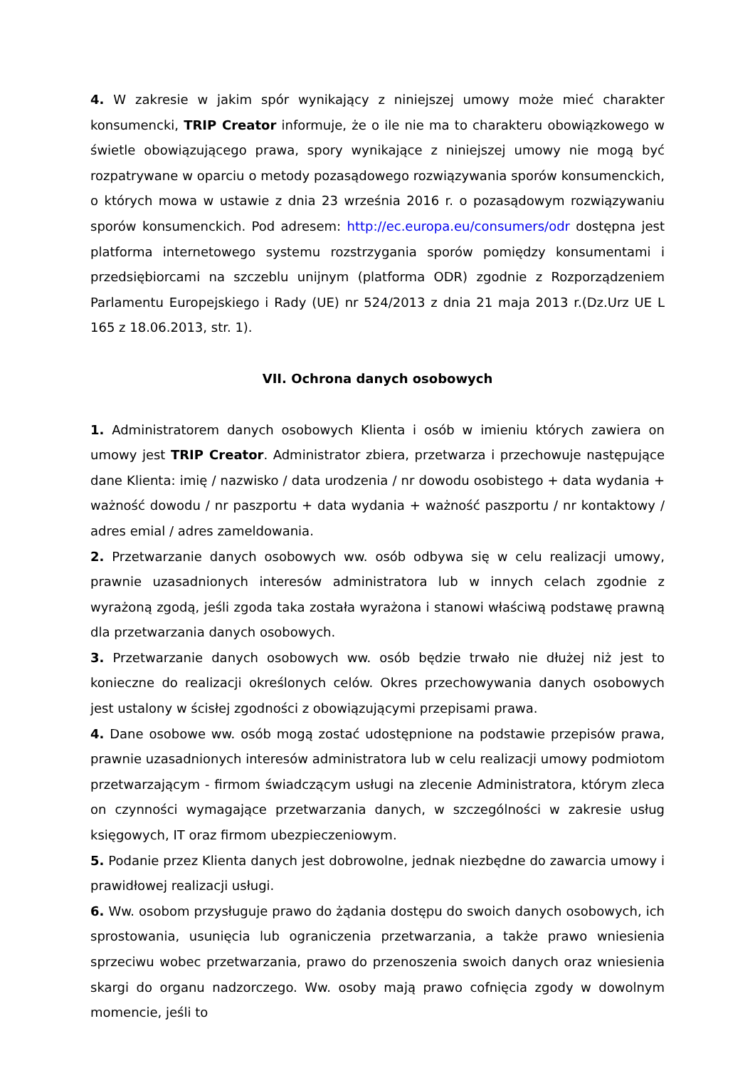4. W zakresie w jakim spór wynikający z niniejszej umowy może mieć charakter konsumencki, TRIP Creator informuje, że o ile nie ma to charakteru obowiązkowego w świetle obowiązującego prawa, spory wynikające z niniejszej umowy nie mogą być rozpatrywane w oparciu o metody pozasądowego rozwiązywania sporów konsumenckich, o których mowa w ustawie z dnia 23 września 2016 r. o pozasądowym rozwiązywaniu sporów konsumenckich. Pod adresem: http://ec.europa.eu/consumers/odr dostępna jest platforma internetowego systemu rozstrzygania sporów pomiędzy konsumentami i przedsiębiorcami na szczeblu unijnym (platforma ODR) zgodnie z Rozporządzeniem Parlamentu Europejskiego i Rady (UE) nr 524/2013 z dnia 21 maja 2013 r.(Dz.Urz UE L 165 z 18.06.2013, str. 1).
VII. Ochrona danych osobowych
1. Administratorem danych osobowych Klienta i osób w imieniu których zawiera on umowy jest TRIP Creator. Administrator zbiera, przetwarza i przechowuje następujące dane Klienta: imię / nazwisko / data urodzenia / nr dowodu osobistego + data wydania + ważność dowodu / nr paszportu + data wydania + ważność paszportu / nr kontaktowy / adres emial / adres zameldowania.
2. Przetwarzanie danych osobowych ww. osób odbywa się w celu realizacji umowy, prawnie uzasadnionych interesów administratora lub w innych celach zgodnie z wyrażoną zgodą, jeśli zgoda taka została wyrażona i stanowi właściwą podstawę prawną dla przetwarzania danych osobowych.
3. Przetwarzanie danych osobowych ww. osób będzie trwało nie dłużej niż jest to konieczne do realizacji określonych celów. Okres przechowywania danych osobowych jest ustalony w ścisłej zgodności z obowiązującymi przepisami prawa.
4. Dane osobowe ww. osób mogą zostać udostępnione na podstawie przepisów prawa, prawnie uzasadnionych interesów administratora lub w celu realizacji umowy podmiotom przetwarzającym - firmom świadczącym usługi na zlecenie Administratora, którym zleca on czynności wymagające przetwarzania danych, w szczególności w zakresie usług księgowych, IT oraz firmom ubezpieczeniowym.
5. Podanie przez Klienta danych jest dobrowolne, jednak niezbędne do zawarcia umowy i prawidłowej realizacji usługi.
6. Ww. osobom przysługuje prawo do żądania dostępu do swoich danych osobowych, ich sprostowania, usunięcia lub ograniczenia przetwarzania, a także prawo wniesienia sprzeciwu wobec przetwarzania, prawo do przenoszenia swoich danych oraz wniesienia skargi do organu nadzorczego. Ww. osoby mają prawo cofnięcia zgody w dowolnym momencie, jeśli to